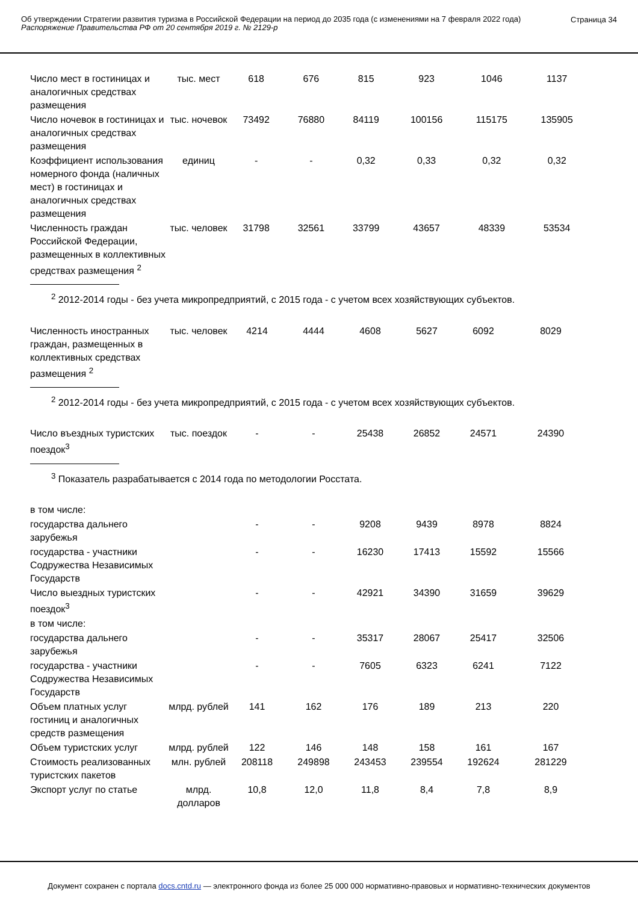Об утверждении Стратегии развития туризма в Российской Федерации на период до 2035 года (с изменениями на 7 февраля 2022 года)
Распоряжение Правительства РФ от 20 сентября 2019 г. № 2129-р
Страница 34
| Число мест в гостиницах и аналогичных средствах размещения | тыс. мест | 618 | 676 | 815 | 923 | 1046 | 1137 |
| Число ночевок в гостиницах и аналогичных средствах размещения | тыс. ночевок | 73492 | 76880 | 84119 | 100156 | 115175 | 135905 |
| Коэффициент использования номерного фонда (наличных мест) в гостиницах и аналогичных средствах размещения | единиц | - | - | 0,32 | 0,33 | 0,32 | 0,32 |
| Численность граждан Российской Федерации, размещенных в коллективных средствах размещения <sup>2</sup> | тыс. человек | 31798 | 32561 | 33799 | 43657 | 48339 | 53534 |
<sup>2</sup> 2012-2014 годы - без учета микропредприятий, с 2015 года - с учетом всех хозяйствующих субъектов.
| Численность иностранных граждан, размещенных в коллективных средствах размещения <sup>2</sup> | тыс. человек | 4214 | 4444 | 4608 | 5627 | 6092 | 8029 |
<sup>2</sup> 2012-2014 годы - без учета микропредприятий, с 2015 года - с учетом всех хозяйствующих субъектов.
| Число въездных туристских поездок<sup>3</sup> | тыс. поездок | - | - | 25438 | 26852 | 24571 | 24390 |
<sup>3</sup> Показатель разрабатывается с 2014 года по методологии Росстата.
| в том числе: | | | | | | | |
| государства дальнего зарубежья | | - | - | 9208 | 9439 | 8978 | 8824 |
| государства - участники Содружества Независимых Государств | | - | - | 16230 | 17413 | 15592 | 15566 |
| Число выездных туристских поездок<sup>3</sup> | | - | - | 42921 | 34390 | 31659 | 39629 |
| в том числе: | | | | | | | |
| государства дальнего зарубежья | | - | - | 35317 | 28067 | 25417 | 32506 |
| государства - участники Содружества Независимых Государств | | - | - | 7605 | 6323 | 6241 | 7122 |
| Объем платных услуг гостиниц и аналогичных средств размещения | млрд. рублей | 141 | 162 | 176 | 189 | 213 | 220 |
| Объем туристских услуг | млрд. рублей | 122 | 146 | 148 | 158 | 161 | 167 |
| Стоимость реализованных туристских пакетов | млн. рублей | 208118 | 249898 | 243453 | 239554 | 192624 | 281229 |
| Экспорт услуг по статье | млрд. долларов | 10,8 | 12,0 | 11,8 | 8,4 | 7,8 | 8,9 |
Документ сохранен с портала docs.cntd.ru — электронного фонда из более 25 000 000 нормативно-правовых и нормативно-технических документов